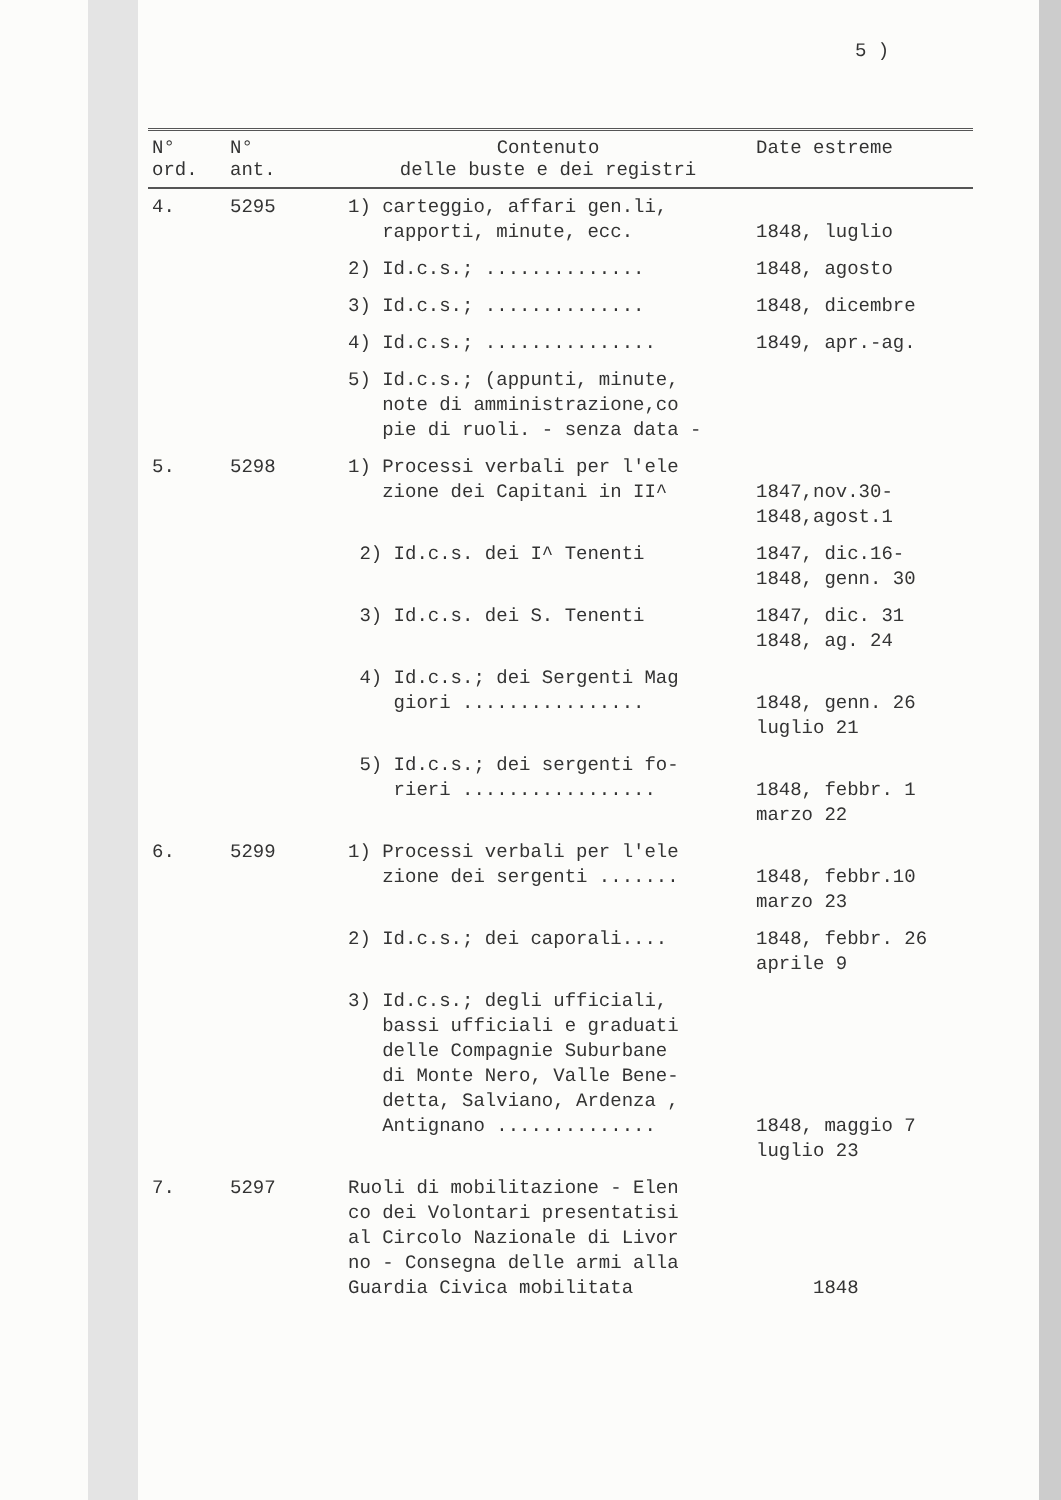5 )
| N° ord. | N° ant. | Contenuto delle buste e dei registri | Date estreme |
| --- | --- | --- | --- |
| 4. | 5295 | 1) carteggio, affari gen.li, rapporti, minute, ecc. | 1848, luglio |
| | | 2) Id.c.s.; .............. | 1848, agosto |
| | | 3) Id.c.s.; .............. | 1848, dicembre |
| | | 4) Id.c.s.; ............... | 1849, apr.-ag. |
| | | 5) Id.c.s.; (appunti, minute, note di amministrazione,co pie di ruoli. - senza data - | |
| 5. | 5298 | 1) Processi verbali per l'ele zione dei Capitani in II^ | 1847,nov.30- 1848,agost.1 |
| | | 2) Id.c.s. dei I^ Tenenti | 1847, dic.16- 1848, genn. 30 |
| | | 3) Id.c.s. dei S. Tenenti | 1847, dic. 31 1848, ag. 24 |
| | | 4) Id.c.s.; dei Sergenti Mag giori ................ | 1848, genn. 26 luglio 21 |
| | | 5) Id.c.s.; dei sergenti fo- rieri ................. | 1848, febbr. 1 marzo 22 |
| 6. | 5299 | 1) Processi verbali per l'ele zione dei sergenti ....... | 1848, febbr.10 marzo 23 |
| | | 2) Id.c.s.; dei caporali.... | 1848, febbr. 26 aprile 9 |
| | | 3) Id.c.s.; degli ufficiali, bassi ufficiali e graduati delle Compagnie Suburbane di Monte Nero, Valle Bene- detta, Salviano, Ardenza , Antignano .............. | 1848, maggio 7 luglio 23 |
| 7. | 5297 | Ruoli di mobilitazione - Elen co dei Volontari presentatisi al Circolo Nazionale di Livor no - Consegna delle armi alla Guardia Civica mobilitata | 1848 |